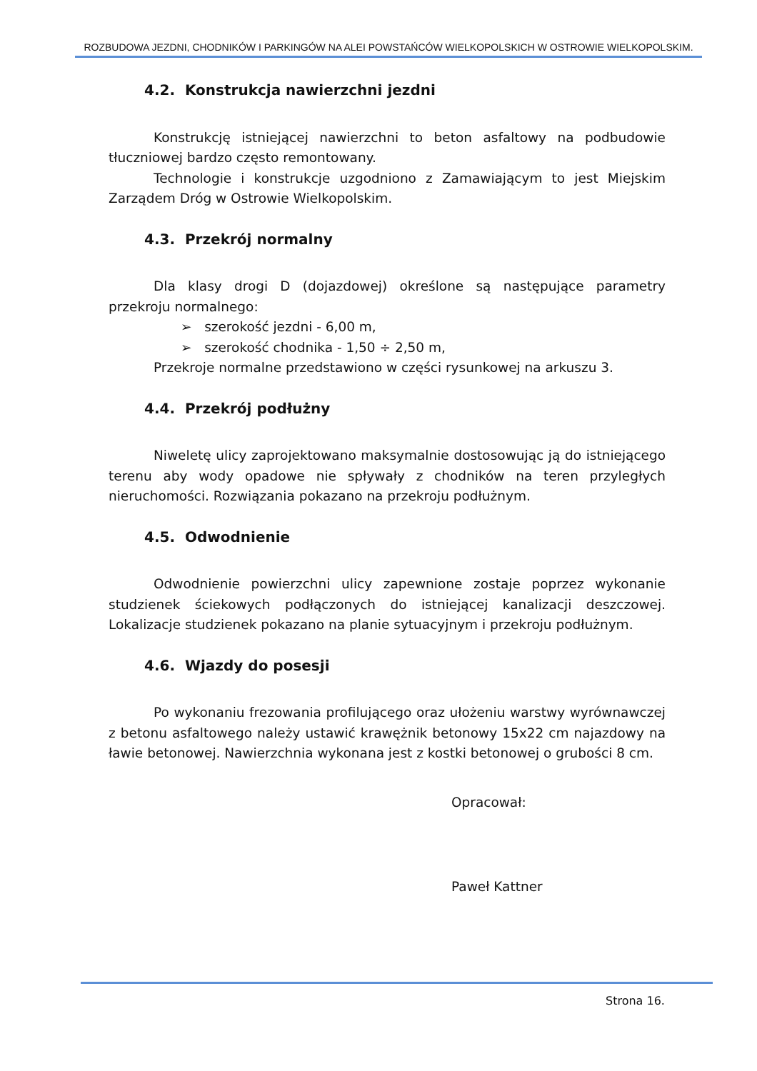ROZBUDOWA JEZDNI, CHODNIKÓW I PARKINGÓW NA ALEI POWSTAŃCÓW WIELKOPOLSKICH W OSTROWIE WIELKOPOLSKIM.
4.2. Konstrukcja nawierzchni jezdni
Konstrukcję istniejącej nawierzchni to beton asfaltowy na podbudowie tłuczniowej bardzo często remontowany.
Technologie i konstrukcje uzgodniono z Zamawiającym to jest Miejskim Zarządem Dróg w Ostrowie Wielkopolskim.
4.3. Przekrój normalny
Dla klasy drogi D (dojazdowej) określone są następujące parametry przekroju normalnego:
➢ szerokość jezdni - 6,00 m,
➢ szerokość chodnika - 1,50 ÷ 2,50 m,
Przekroje normalne przedstawiono w części rysunkowej na arkuszu 3.
4.4. Przekrój podłużny
Niweletę ulicy zaprojektowano maksymalnie dostosowując ją do istniejącego terenu aby wody opadowe nie spływały z chodników na teren przyległych nieruchomości. Rozwiązania pokazano na przekroju podłużnym.
4.5. Odwodnienie
Odwodnienie powierzchni ulicy zapewnione zostaje poprzez wykonanie studzienek ściekowych podłączonych do istniejącej kanalizacji deszczowej. Lokalizacje studzienek pokazano na planie sytuacyjnym i przekroju podłużnym.
4.6. Wjazdy do posesji
Po wykonaniu frezowania profilującego oraz ułożeniu warstwy wyrównawczej z betonu asfaltowego należy ustawić krawężnik betonowy 15x22 cm najazdowy na ławie betonowej. Nawierzchnia wykonana jest z kostki betonowej o grubości 8 cm.
Opracował:
Paweł Kattner
Strona 16.